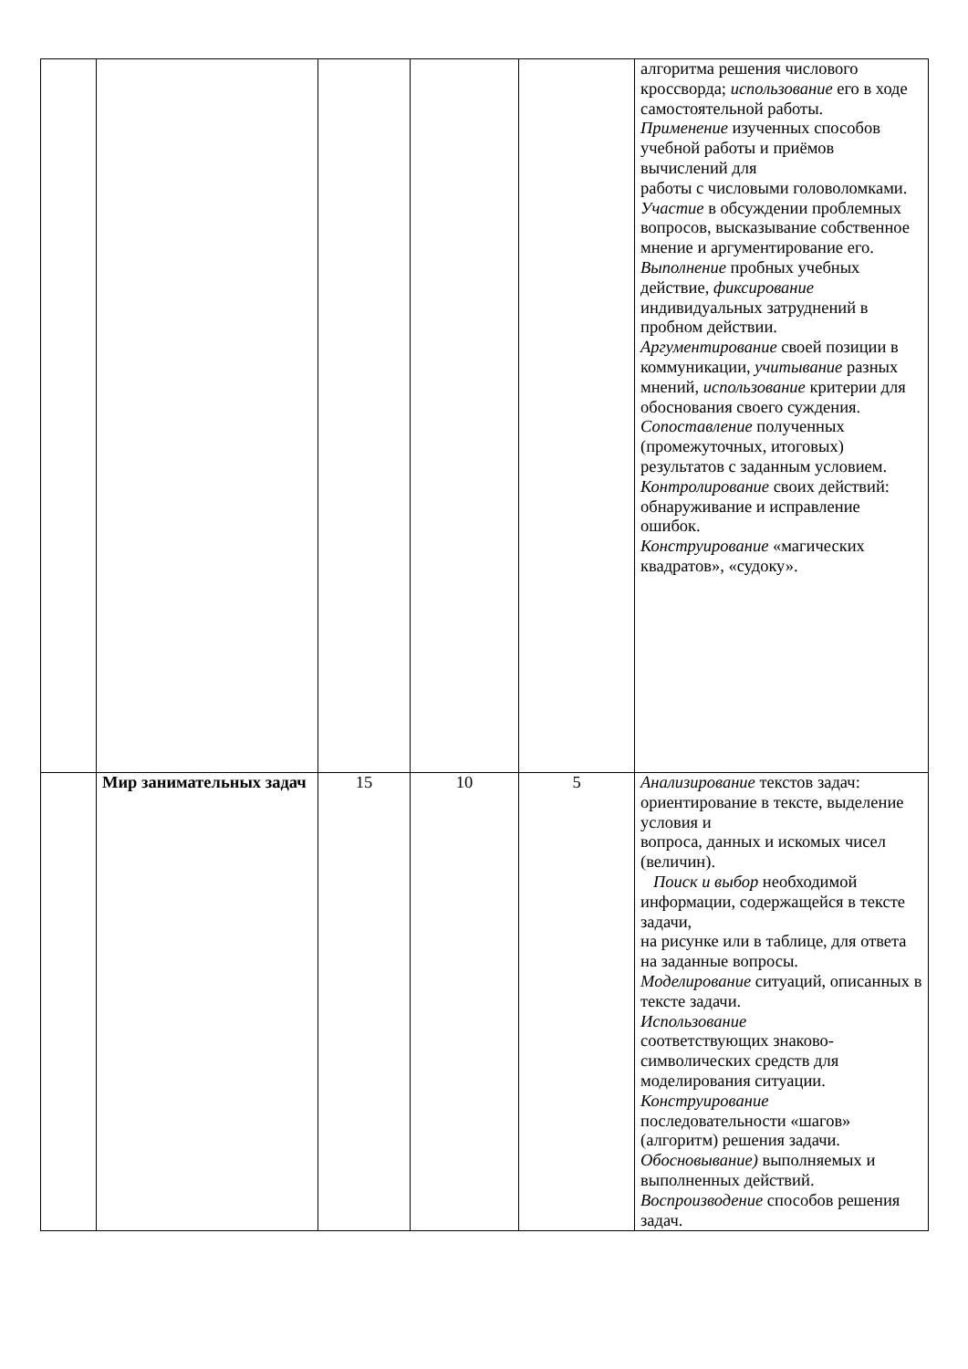| | | | | | алгоритма решения числового кроссворда; использование его в ходе самостоятельной работы. Применение изученных способов учебной работы и приёмов вычислений для работы с числовыми головоломками. Участие в обсуждении проблемных вопросов, высказывание собственное мнение и аргументирование его. Выполнение пробных учебных действие, фиксирование индивидуальных затруднений в пробном действии. Аргументирование своей позиции в коммуникации, учитывание разных мнений, использование критерии для обоснования своего суждения. Сопоставление полученных (промежуточных, итоговых) результатов с заданным условием. Контролирование своих действий: обнаруживание и исправление ошибок. Конструирование «магических квадратов», «судоку». |
| | Мир занимательных задач | 15 | 10 | 5 | Анализирование текстов задач: ориентирование в тексте, выделение условия и вопроса, данных и искомых чисел (величин). Поиск и выбор необходимой информации, содержащейся в тексте задачи, на рисунке или в таблице, для ответа на заданные вопросы. Моделирование ситуаций, описанных в тексте задачи. Использование соответствующих знаково-символических средств для моделирования ситуации. Конструирование последовательности «шагов» (алгоритм) решения задачи. Обосновывание) выполняемых и выполненных действий. Воспроизводение способов решения задач. |